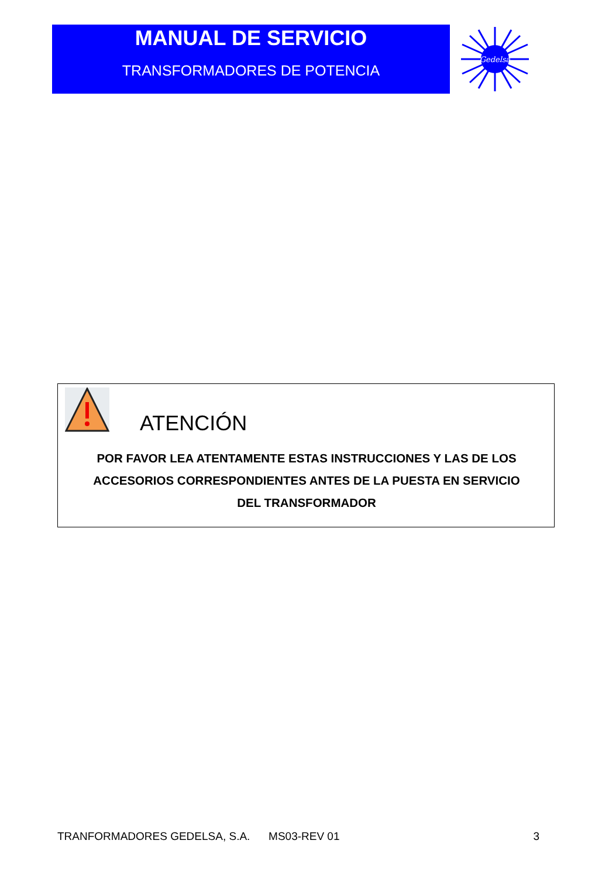MANUAL DE SERVICIO
TRANSFORMADORES DE POTENCIA
Gedelsa
ATENCIÓN
POR FAVOR LEA ATENTAMENTE ESTAS INSTRUCCIONES Y LAS DE LOS
ACCESORIOS CORRESPONDIENTES ANTES DE LA PUESTA EN SERVICIO
DEL TRANSFORMADOR
TRANFORMADORES GEDELSA, S.A. MS03-REV 01 3